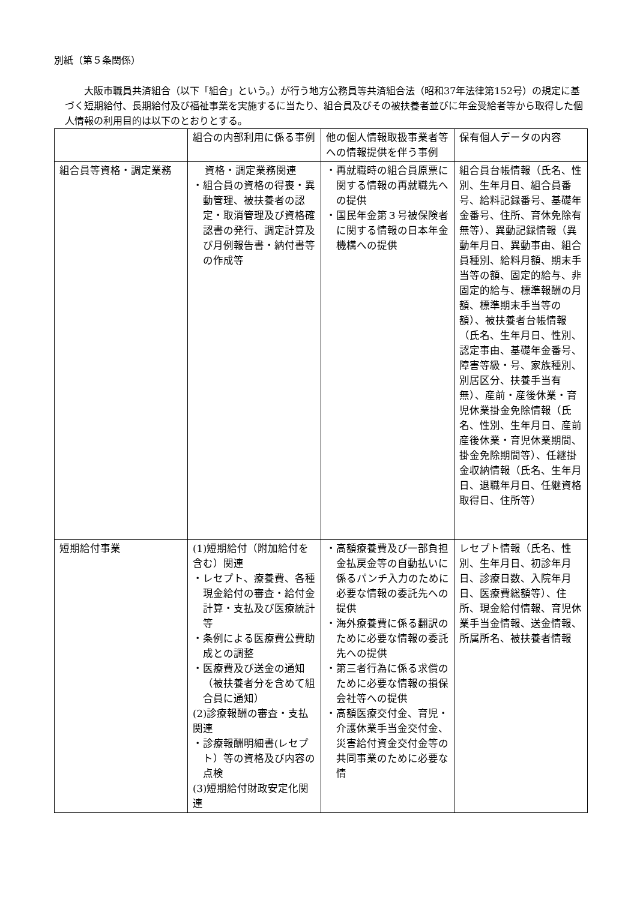別紙（第５条関係）
大阪市職員共済組合（以下「組合」という。）が行う地方公務員等共済組合法（昭和37年法律第152号）の規定に基づく短期給付、長期給付及び福祉事業を実施するに当たり、組合員及びその被扶養者並びに年金受給者等から取得した個人情報の利用目的は以下のとおりとする。
| | 組合の内部利用に係る事例 | 他の個人情報取扱事業者等への情報提供を伴う事例 | 保有個人データの内容 |
| 組合員等資格・調定業務 | 資格・調定業務関連 ・組合員の資格の得喪・異動管理、被扶養者の認定・取消管理及び資格確認書の発行、調定計算及び月例報告書・納付書等の作成等 | ・再就職時の組合員原票に関する情報の再就職先への提供 ・国民年金第３号被保険者に関する情報の日本年金機構への提供 | 組合員台帳情報（氏名、性別、生年月日、組合員番号、給料記録番号、基礎年金番号、住所、育休免除有無等）、異動記録情報（異動年月日、異動事由、組合員種別、給料月額、期末手当等の額、固定的給与、非固定的給与、標準報酬の月額、標準期末手当等の額）、被扶養者台帳情報（氏名、生年月日、性別、認定事由、基礎年金番号、障害等級・号、家族種別、別居区分、扶養手当有無）、産前・産後休業・育児休業掛金免除情報（氏名、性別、生年月日、産前産後休業・育児休業期間、掛金免除期間等）、任継掛金収納情報（氏名、生年月日、退職年月日、任継資格取得日、住所等） |
| 短期給付事業 | (1)短期給付（附加給付を含む）関連 ・レセプト、療養費、各種現金給付の審査・給付金計算・支払及び医療統計等 ・条例による医療費公費助成との調整 ・医療費及び送金の通知（被扶養者分を含めて組合員に通知） (2)診療報酬の審査・支払関連 ・診療報酬明細書(レセプト）等の資格及び内容の点検 (3)短期給付財政安定化関連 | ・高額療養費及び一部負担金払戻金等の自動払いに係るパンチ入力のために必要な情報の委託先への提供 ・海外療養費に係る翻訳のために必要な情報の委託先への提供 ・第三者行為に係る求償のために必要な情報の損保会社等への提供 ・高額医療交付金、育児・介護休業手当金交付金、災害給付資金交付金等の共同事業のために必要な情 | レセプト情報（氏名、性別、生年月日、初診年月日、診療日数、入院年月日、医療費総額等）、住所、現金給付情報、育児休業手当金情報、送金情報、所属所名、被扶養者情報 |